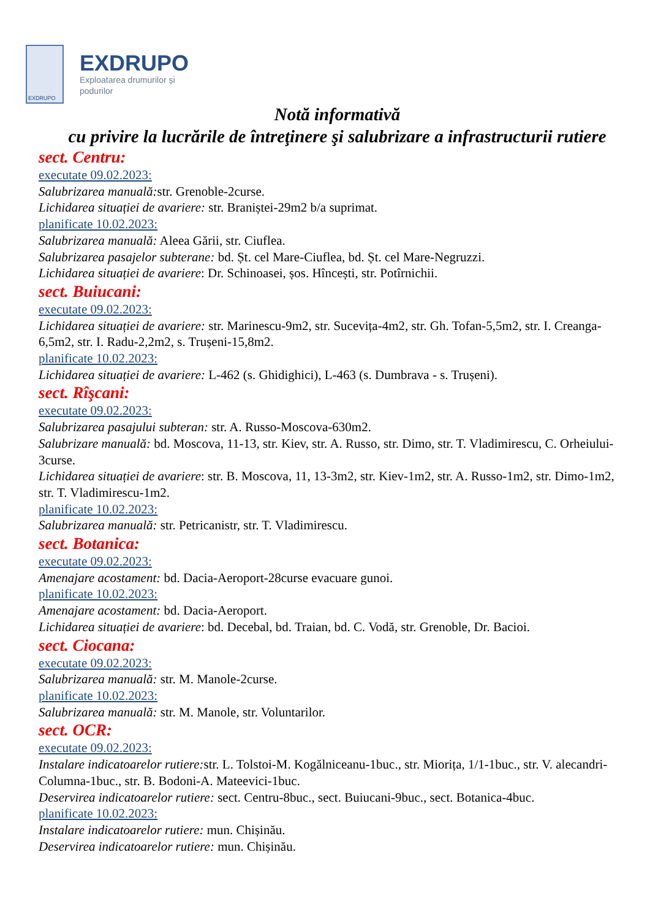EXDRUPO
EXDRUPO
Exploatarea drumurilor și
podurilor
Notă informativă
cu privire la lucrările de întreţinere şi salubrizare a infrastructurii rutiere
sect. Centru:
executate 09.02.2023:
Salubrizarea manuală: str. Grenoble-2curse.
Lichidarea situației de avariere: str. Braniștei-29m2 b/a suprimat.
planificate 10.02.2023:
Salubrizarea manuală: Aleea Gării, str. Ciuflea.
Salubrizarea pasajelor subterane: bd. Șt. cel Mare-Ciuflea, bd. Șt. cel Mare-Negruzzi.
Lichidarea situației de avariere: Dr. Schinoasei, șos. Hîncești, str. Potîrnichii.
sect. Buiucani:
executate 09.02.2023:
Lichidarea situației de avariere: str. Marinescu-9m2, str. Sucevița-4m2, str. Gh. Tofan-5,5m2, str. I. Creanga-6,5m2, str. I. Radu-2,2m2, s. Trușeni-15,8m2.
planificate 10.02.2023:
Lichidarea situației de avariere: L-462 (s. Ghidighici), L-463 (s. Dumbrava - s. Trușeni).
sect. Rîşcani:
executate 09.02.2023:
Salubrizarea pasajului subteran: str. A. Russo-Moscova-630m2.
Salubrizare manuală: bd. Moscova, 11-13, str. Kiev, str. A. Russo, str. Dimo, str. T. Vladimirescu, C. Orheiului-3curse.
Lichidarea situației de avariere: str. B. Moscova, 11, 13-3m2, str. Kiev-1m2, str. A. Russo-1m2, str. Dimo-1m2, str. T. Vladimirescu-1m2.
planificate 10.02.2023:
Salubrizarea manuală: str. Petricanistr, str. T. Vladimirescu.
sect. Botanica:
executate 09.02.2023:
Amenajare acostament: bd. Dacia-Aeroport-28curse evacuare gunoi.
planificate 10.02.2023:
Amenajare acostament: bd. Dacia-Aeroport.
Lichidarea situației de avariere: bd. Decebal, bd. Traian, bd. C. Vodă, str. Grenoble, Dr. Bacioi.
sect. Ciocana:
executate 09.02.2023:
Salubrizarea manuală: str. M. Manole-2curse.
planificate 10.02.2023:
Salubrizarea manuală: str. M. Manole, str. Voluntarilor.
sect. OCR:
executate 09.02.2023:
Instalare indicatoarelor rutiere: str. L. Tolstoi-M. Kogălniceanu-1buc., str. Miorița, 1/1-1buc., str. V. alecandri-Columna-1buc., str. B. Bodoni-A. Mateevici-1buc.
Deservirea indicatoarelor rutiere: sect. Centru-8buc., sect. Buiucani-9buc., sect. Botanica-4buc.
planificate 10.02.2023:
Instalare indicatoarelor rutiere: mun. Chișinău.
Deservirea indicatoarelor rutiere: mun. Chișinău.